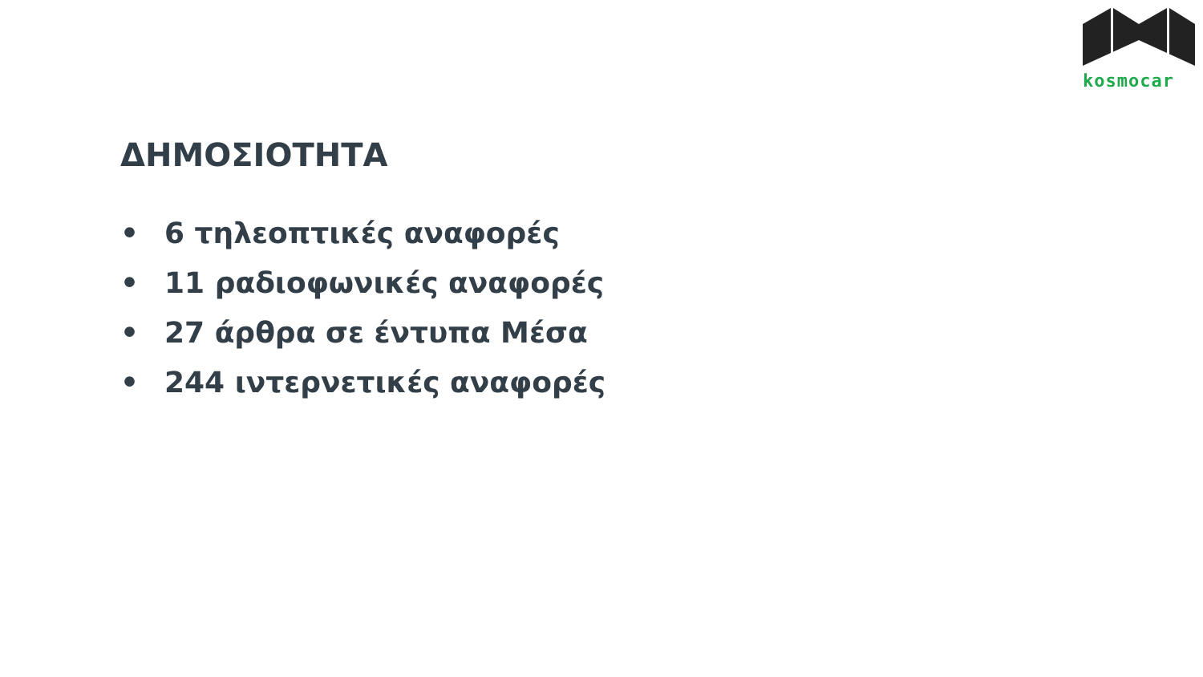kosmocar
ΔΗΜΟΣΙΟΤΗΤΑ
• 6 τηλεοπτικές αναφορές
• 11 ραδιοφωνικές αναφορές
• 27 άρθρα σε έντυπα Μέσα
• 244 ιντερνετικές αναφορές